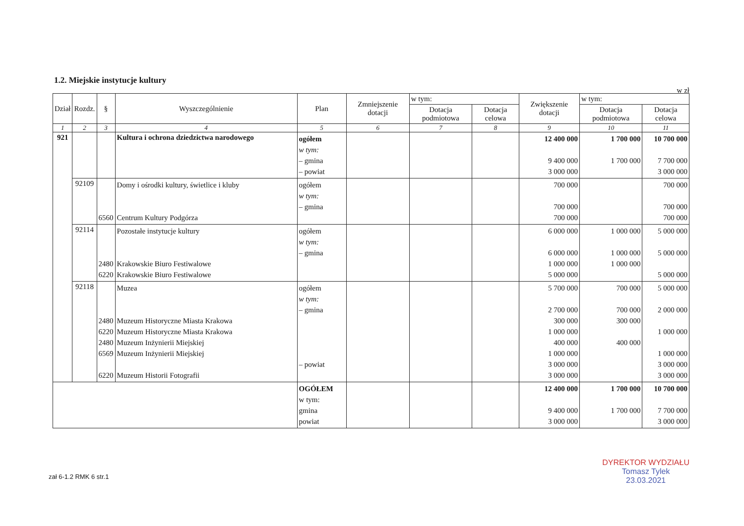1.2. Miejskie instytucje kultury
w zł
| Dział | Rozdz. | § | Wyszczególnienie | Plan | Zmniejszenie dotacji | w tym: | | Zwiększenie dotacji | w tym: | |
| --- | --- | --- | --- | --- | --- | --- | --- | --- | --- | --- |
| | | | | | | Dotacja podmiotowa | Dotacja celowa | | Dotacja podmiotowa | Dotacja celowa |
| 1 | 2 | 3 | 4 | 5 | 6 | 7 | 8 | 9 | 10 | 11 |
| 921 | | | Kultura i ochrona dziedzictwa narodowego | ogółem w tym: – gmina – powiat | | | | 12 400 000 9 400 000 3 000 000 | 1 700 000 1 700 000 | 10 700 000 7 700 000 3 000 000 |
| | 92109 | 6560 | Domy i ośrodki kultury, świetlice i kluby Centrum Kultury Podgórza | ogółem w tym: – gmina | | | | 700 000 700 000 700 000 | | 700 000 700 000 700 000 |
| | 92114 | 2480 6220 | Pozostałe instytucje kultury Krakowskie Biuro Festiwalowe Krakowskie Biuro Festiwalowe | ogółem w tym: – gmina | | | | 6 000 000 6 000 000 1 000 000 5 000 000 | 1 000 000 1 000 000 1 000 000 | 5 000 000 5 000 000 5 000 000 |
| | 92118 | 2480 6220 2480 6569 6220 | Muzea Muzeum Historyczne Miasta Krakowa Muzeum Historyczne Miasta Krakowa Muzeum Inżynierii Miejskiej Muzeum Inżynierii Miejskiej Muzeum Historii Fotografii | ogółem w tym: – gmina – powiat | | | | 5 700 000 2 700 000 300 000 1 000 000 400 000 1 000 000 3 000 000 3 000 000 | 700 000 700 000 300 000 400 000 | 5 000 000 2 000 000 1 000 000 1 000 000 3 000 000 3 000 000 |
| | | | | OGÓŁEM w tym: gmina powiat | | | | 12 400 000 9 400 000 3 000 000 | 1 700 000 1 700 000 | 10 700 000 7 700 000 3 000 000 |
zał 6-1.2 RMK 6 str.1
DYREKTOR WYDZIAŁU
Tomasz Tylek
23.03.2021